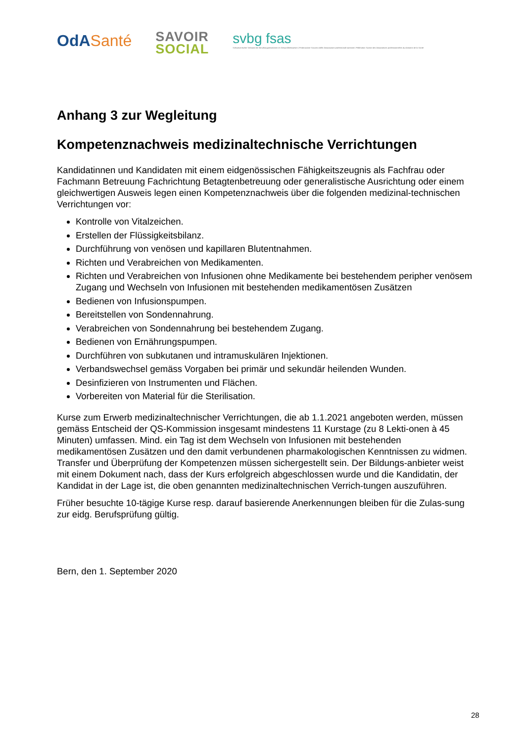OdASanté
SAVOIR
SOCIAL
svbg fsas
Schweizerischer Verband der Berufsorganisationen im Gesundheitswesen | Federazione Svizzera delle Associazioni professionali sanitarie | Fédération Suisse des Associations professionnelles du domaine de la Santé
Anhang 3 zur Wegleitung
Kompetenznachweis medizinaltechnische Verrichtungen
Kandidatinnen und Kandidaten mit einem eidgenössischen Fähigkeitszeugnis als Fachfrau oder Fachmann Betreuung Fachrichtung Betagtenbetreuung oder generalistische Ausrichtung oder einem gleichwertigen Ausweis legen einen Kompetenznachweis über die folgenden medizinal-technischen Verrichtungen vor:
Kontrolle von Vitalzeichen.
Erstellen der Flüssigkeitsbilanz.
Durchführung von venösen und kapillaren Blutentnahmen.
Richten und Verabreichen von Medikamenten.
Richten und Verabreichen von Infusionen ohne Medikamente bei bestehendem peripher venösem Zugang und Wechseln von Infusionen mit bestehenden medikamentösen Zusätzen
Bedienen von Infusionspumpen.
Bereitstellen von Sondennahrung.
Verabreichen von Sondennahrung bei bestehendem Zugang.
Bedienen von Ernährungspumpen.
Durchführen von subkutanen und intramuskulären Injektionen.
Verbandswechsel gemäss Vorgaben bei primär und sekundär heilenden Wunden.
Desinfizieren von Instrumenten und Flächen.
Vorbereiten von Material für die Sterilisation.
Kurse zum Erwerb medizinaltechnischer Verrichtungen, die ab 1.1.2021 angeboten werden, müssen gemäss Entscheid der QS-Kommission insgesamt mindestens 11 Kurstage (zu 8 Lekti-onen à 45 Minuten) umfassen. Mind. ein Tag ist dem Wechseln von Infusionen mit bestehenden medikamentösen Zusätzen und den damit verbundenen pharmakologischen Kenntnissen zu widmen. Transfer und Überprüfung der Kompetenzen müssen sichergestellt sein. Der Bildungs-anbieter weist mit einem Dokument nach, dass der Kurs erfolgreich abgeschlossen wurde und die Kandidatin, der Kandidat in der Lage ist, die oben genannten medizinaltechnischen Verrich-tungen auszuführen.
Früher besuchte 10-tägige Kurse resp. darauf basierende Anerkennungen bleiben für die Zulas-sung zur eidg. Berufsprüfung gültig.
Bern, den 1. September 2020
28